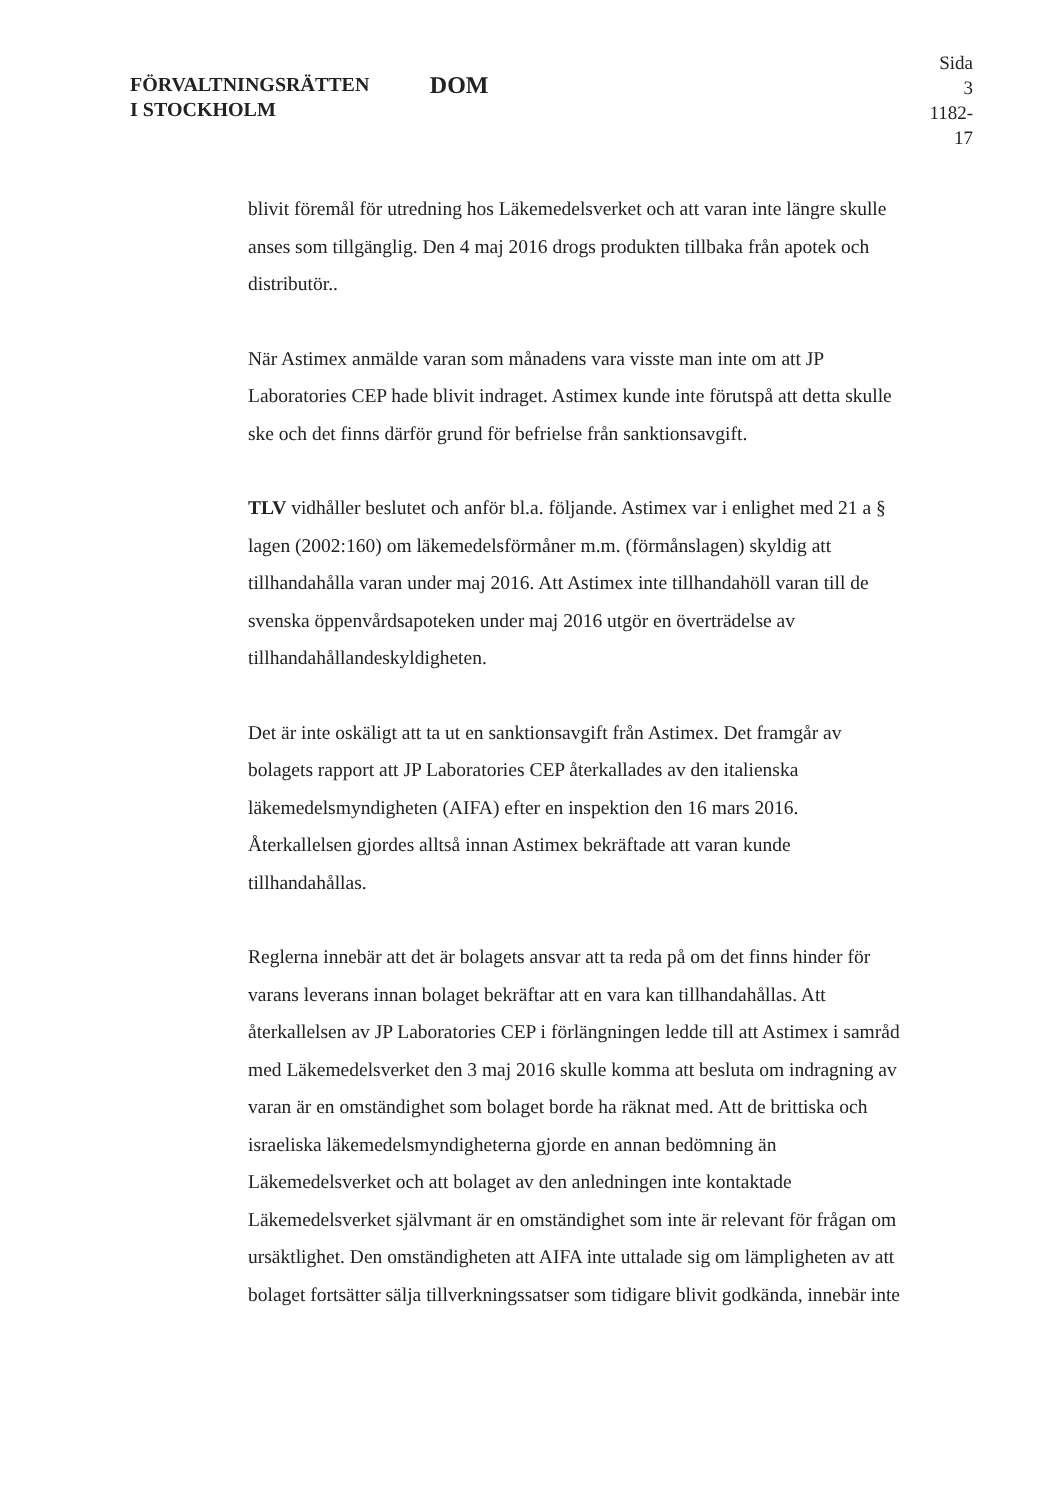FÖRVALTNINGSRÄTTEN
I STOCKHOLM
DOM
Sida 3
1182-17
blivit föremål för utredning hos Läkemedelsverket och att varan inte längre skulle anses som tillgänglig. Den 4 maj 2016 drogs produkten tillbaka från apotek och distributör..
När Astimex anmälde varan som månadens vara visste man inte om att JP Laboratories CEP hade blivit indraget. Astimex kunde inte förutspå att detta skulle ske och det finns därför grund för befrielse från sanktionsavgift.
TLV vidhåller beslutet och anför bl.a. följande. Astimex var i enlighet med 21 a § lagen (2002:160) om läkemedelsförmåner m.m. (förmånslagen) skyldig att tillhandahålla varan under maj 2016. Att Astimex inte tillhandahöll varan till de svenska öppenvårdsapoteken under maj 2016 utgör en överträdelse av tillhandahållandeskyldigheten.
Det är inte oskäligt att ta ut en sanktionsavgift från Astimex. Det framgår av bolagets rapport att JP Laboratories CEP återkallades av den italienska läkemedelsmyndigheten (AIFA) efter en inspektion den 16 mars 2016. Återkallelsen gjordes alltså innan Astimex bekräftade att varan kunde tillhandahållas.
Reglerna innebär att det är bolagets ansvar att ta reda på om det finns hinder för varans leverans innan bolaget bekräftar att en vara kan tillhandahållas. Att återkallelsen av JP Laboratories CEP i förlängningen ledde till att Astimex i samråd med Läkemedelsverket den 3 maj 2016 skulle komma att besluta om indragning av varan är en omständighet som bolaget borde ha räknat med. Att de brittiska och israeliska läkemedelsmyndigheterna gjorde en annan bedömning än Läkemedelsverket och att bolaget av den anledningen inte kontaktade Läkemedelsverket självmant är en omständighet som inte är relevant för frågan om ursäktlighet. Den omständigheten att AIFA inte uttalade sig om lämpligheten av att bolaget fortsätter sälja tillverkningssatser som tidigare blivit godkända, innebär inte